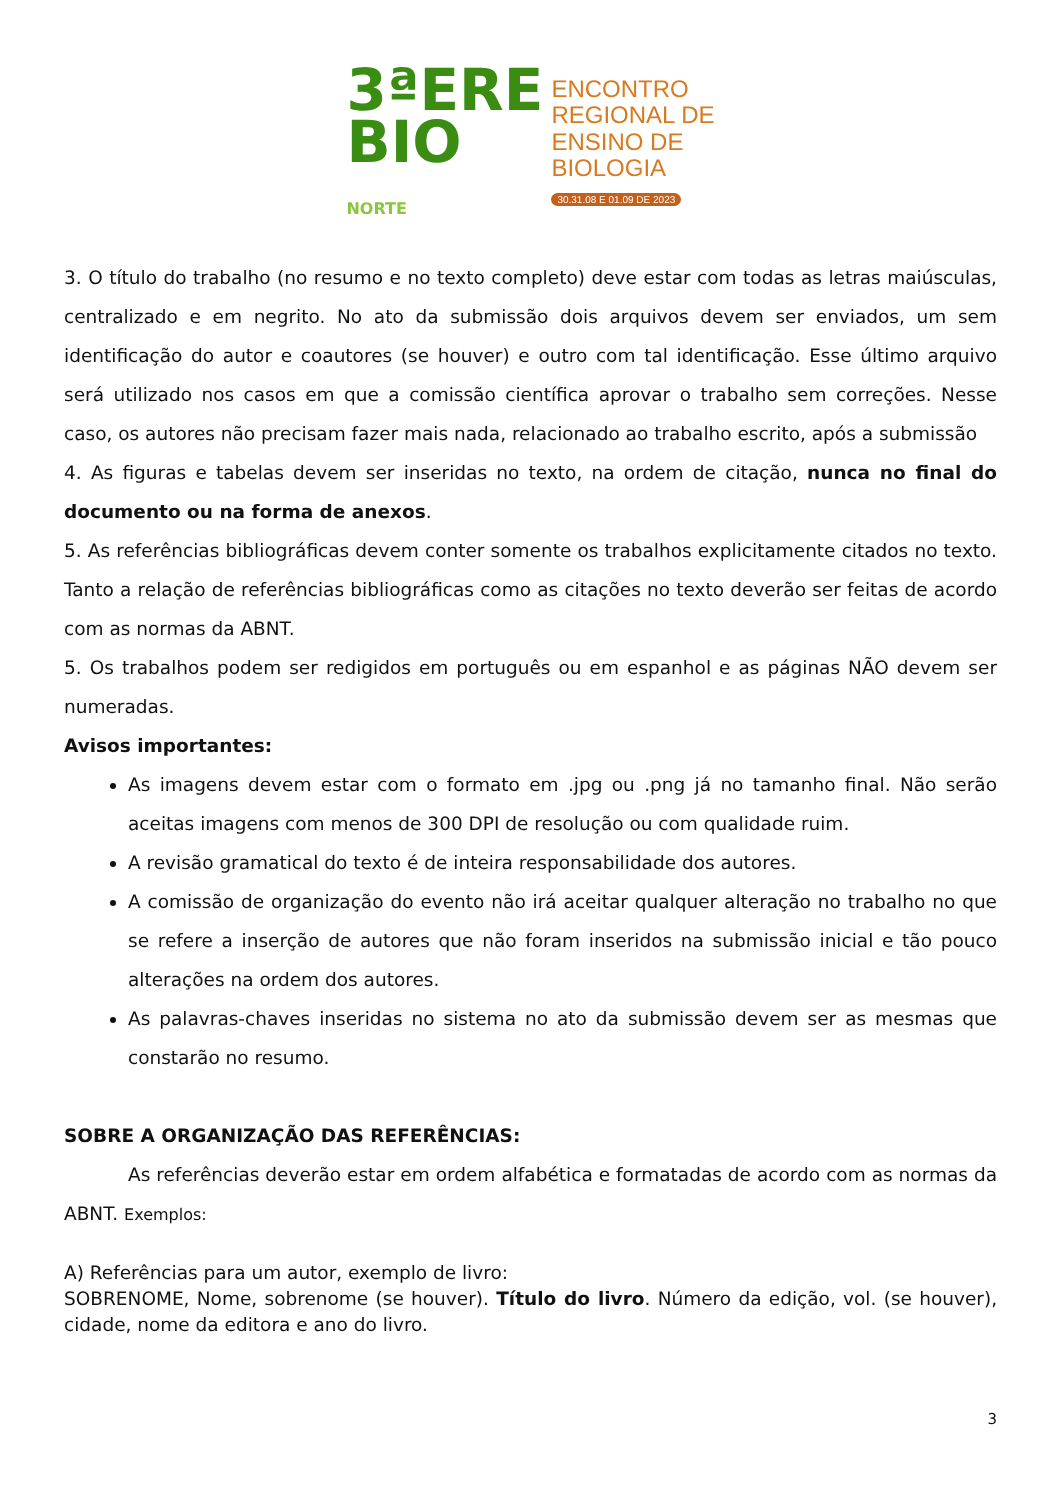3ªERE
BIO
NORTE
ENCONTRO
REGIONAL DE
ENSINO DE
BIOLOGIA
30.31.08 E 01.09 DE 2023
3. O título do trabalho (no resumo e no texto completo) deve estar com todas as letras maiúsculas, centralizado e em negrito. No ato da submissão dois arquivos devem ser enviados, um sem identificação do autor e coautores (se houver) e outro com tal identificação. Esse último arquivo será utilizado nos casos em que a comissão científica aprovar o trabalho sem correções. Nesse caso, os autores não precisam fazer mais nada, relacionado ao trabalho escrito, após a submissão
4. As figuras e tabelas devem ser inseridas no texto, na ordem de citação, nunca no final do documento ou na forma de anexos.
5. As referências bibliográficas devem conter somente os trabalhos explicitamente citados no texto. Tanto a relação de referências bibliográficas como as citações no texto deverão ser feitas de acordo com as normas da ABNT.
5. Os trabalhos podem ser redigidos em português ou em espanhol e as páginas NÃO devem ser numeradas.
Avisos importantes:
As imagens devem estar com o formato em .jpg ou .png já no tamanho final. Não serão aceitas imagens com menos de 300 DPI de resolução ou com qualidade ruim.
A revisão gramatical do texto é de inteira responsabilidade dos autores.
A comissão de organização do evento não irá aceitar qualquer alteração no trabalho no que se refere a inserção de autores que não foram inseridos na submissão inicial e tão pouco alterações na ordem dos autores.
As palavras-chaves inseridas no sistema no ato da submissão devem ser as mesmas que constarão no resumo.
SOBRE A ORGANIZAÇÃO DAS REFERÊNCIAS:
As referências deverão estar em ordem alfabética e formatadas de acordo com as normas da ABNT. Exemplos:
A) Referências para um autor, exemplo de livro:
SOBRENOME, Nome, sobrenome (se houver). Título do livro. Número da edição, vol. (se houver), cidade, nome da editora e ano do livro.
3